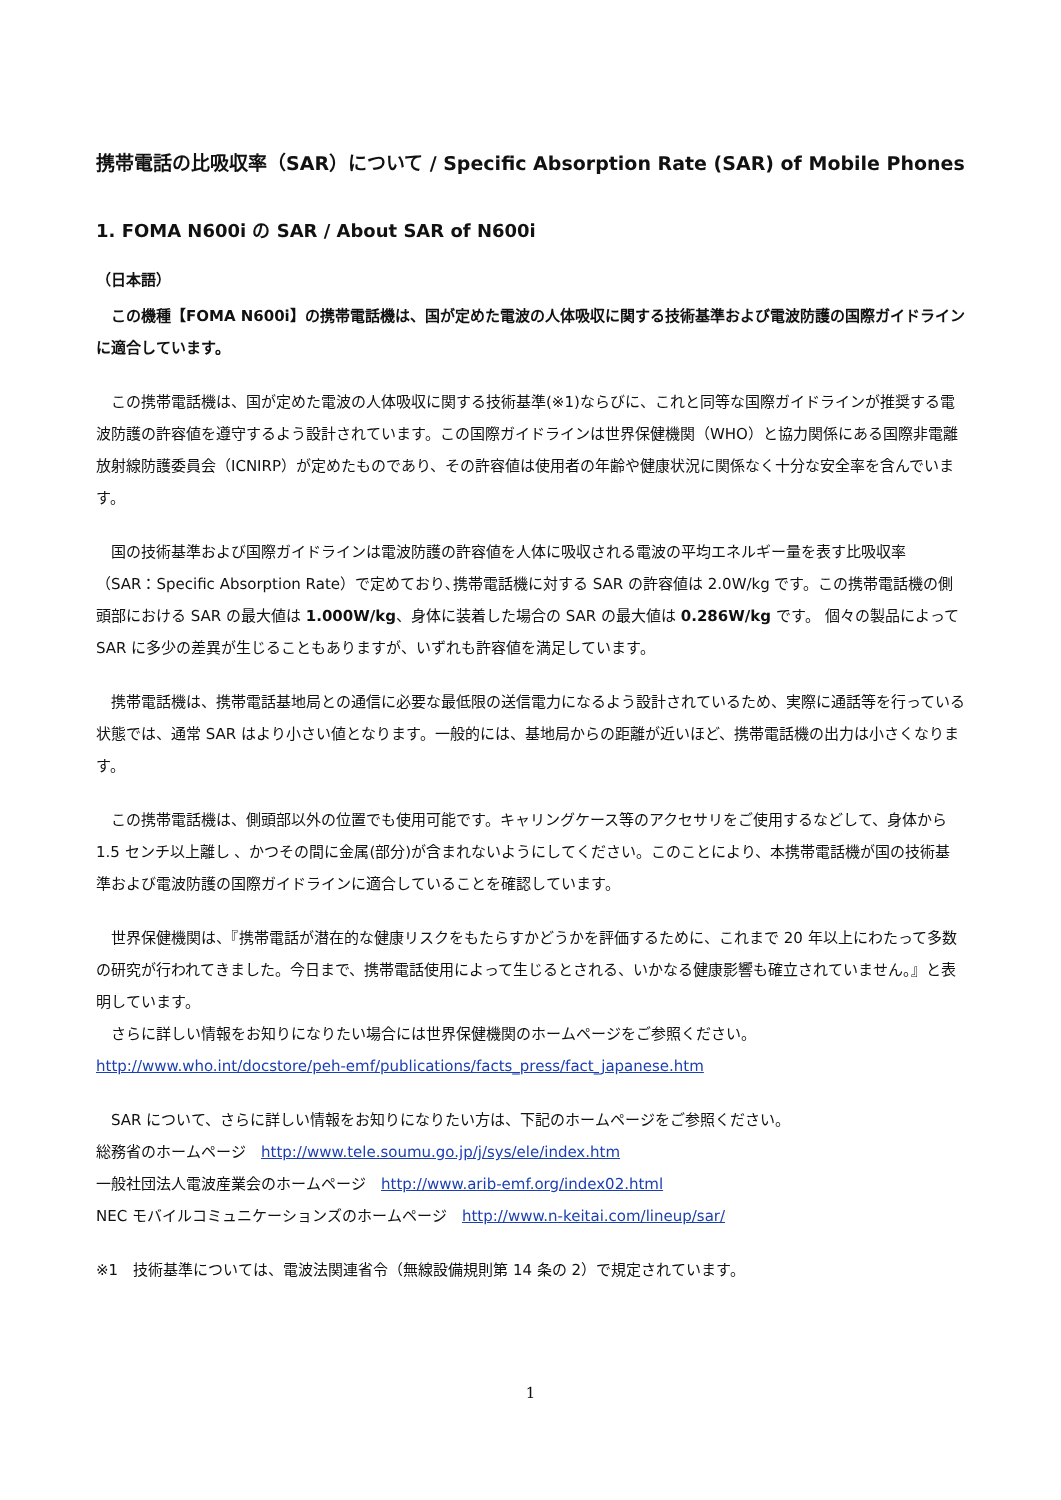携帯電話の比吸収率（SAR）について / Specific Absorption Rate (SAR) of Mobile Phones
1. FOMA N600i の SAR / About SAR of N600i
（日本語）
　この機種【FOMA N600i】の携帯電話機は、国が定めた電波の人体吸収に関する技術基準および電波防護の国際ガイドラインに適合しています。
　この携帯電話機は、国が定めた電波の人体吸収に関する技術基準(※1)ならびに、これと同等な国際ガイドラインが推奨する電波防護の許容値を遵守するよう設計されています。この国際ガイドラインは世界保健機関（WHO）と協力関係にある国際非電離放射線防護委員会（ICNIRP）が定めたものであり、その許容値は使用者の年齢や健康状況に関係なく十分な安全率を含んでいます。
　国の技術基準および国際ガイドラインは電波防護の許容値を人体に吸収される電波の平均エネルギー量を表す比吸収率（SAR：Specific Absorption Rate）で定めており､携帯電話機に対する SAR の許容値は 2.0W/kg です。この携帯電話機の側頭部における SAR の最大値は 1.000W/kg、身体に装着した場合の SAR の最大値は 0.286W/kg です。 個々の製品によって SAR に多少の差異が生じることもありますが、いずれも許容値を満足しています。
　携帯電話機は、携帯電話基地局との通信に必要な最低限の送信電力になるよう設計されているため、実際に通話等を行っている状態では、通常 SAR はより小さい値となります。一般的には、基地局からの距離が近いほど、携帯電話機の出力は小さくなります。
　この携帯電話機は、側頭部以外の位置でも使用可能です。キャリングケース等のアクセサリをご使用するなどして、身体から 1.5 センチ以上離し 、かつその間に金属(部分)が含まれないようにしてください。このことにより、本携帯電話機が国の技術基準および電波防護の国際ガイドラインに適合していることを確認しています。
　世界保健機関は、『携帯電話が潜在的な健康リスクをもたらすかどうかを評価するために、これまで 20 年以上にわたって多数の研究が行われてきました。今日まで、携帯電話使用によって生じるとされる、いかなる健康影響も確立されていません。』と表明しています。
　さらに詳しい情報をお知りになりたい場合には世界保健機関のホームページをご参照ください。
http://www.who.int/docstore/peh-emf/publications/facts_press/fact_japanese.htm
　SAR について、さらに詳しい情報をお知りになりたい方は、下記のホームページをご参照ください。
総務省のホームページ　http://www.tele.soumu.go.jp/j/sys/ele/index.htm
一般社団法人電波産業会のホームページ　http://www.arib-emf.org/index02.html
NEC モバイルコミュニケーションズのホームページ　http://www.n-keitai.com/lineup/sar/
※1　技術基準については、電波法関連省令（無線設備規則第 14 条の 2）で規定されています。
1